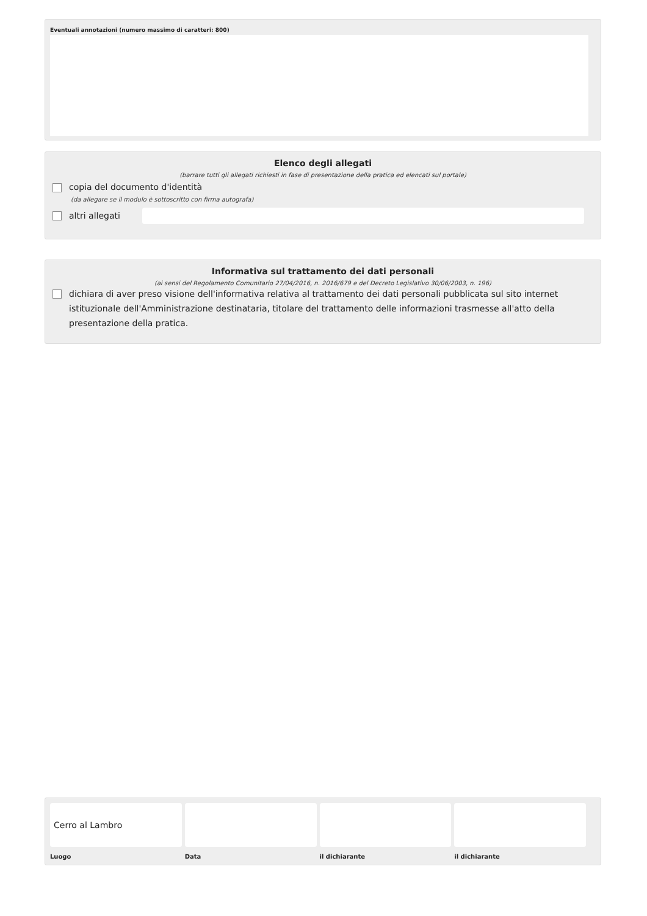Eventuali annotazioni (numero massimo di caratteri: 800)
Elenco degli allegati
(barrare tutti gli allegati richiesti in fase di presentazione della pratica ed elencati sul portale)
copia del documento d'identità
(da allegare se il modulo è sottoscritto con firma autografa)
altri allegati
Informativa sul trattamento dei dati personali
(ai sensi del Regolamento Comunitario 27/04/2016, n. 2016/679 e del Decreto Legislativo 30/06/2003, n. 196)
dichiara di aver preso visione dell'informativa relativa al trattamento dei dati personali pubblicata sul sito internet istituzionale dell'Amministrazione destinataria, titolare del trattamento delle informazioni trasmesse all'atto della presentazione della pratica.
Cerro al Lambro
Luogo
Data il dichiarante il dichiarante